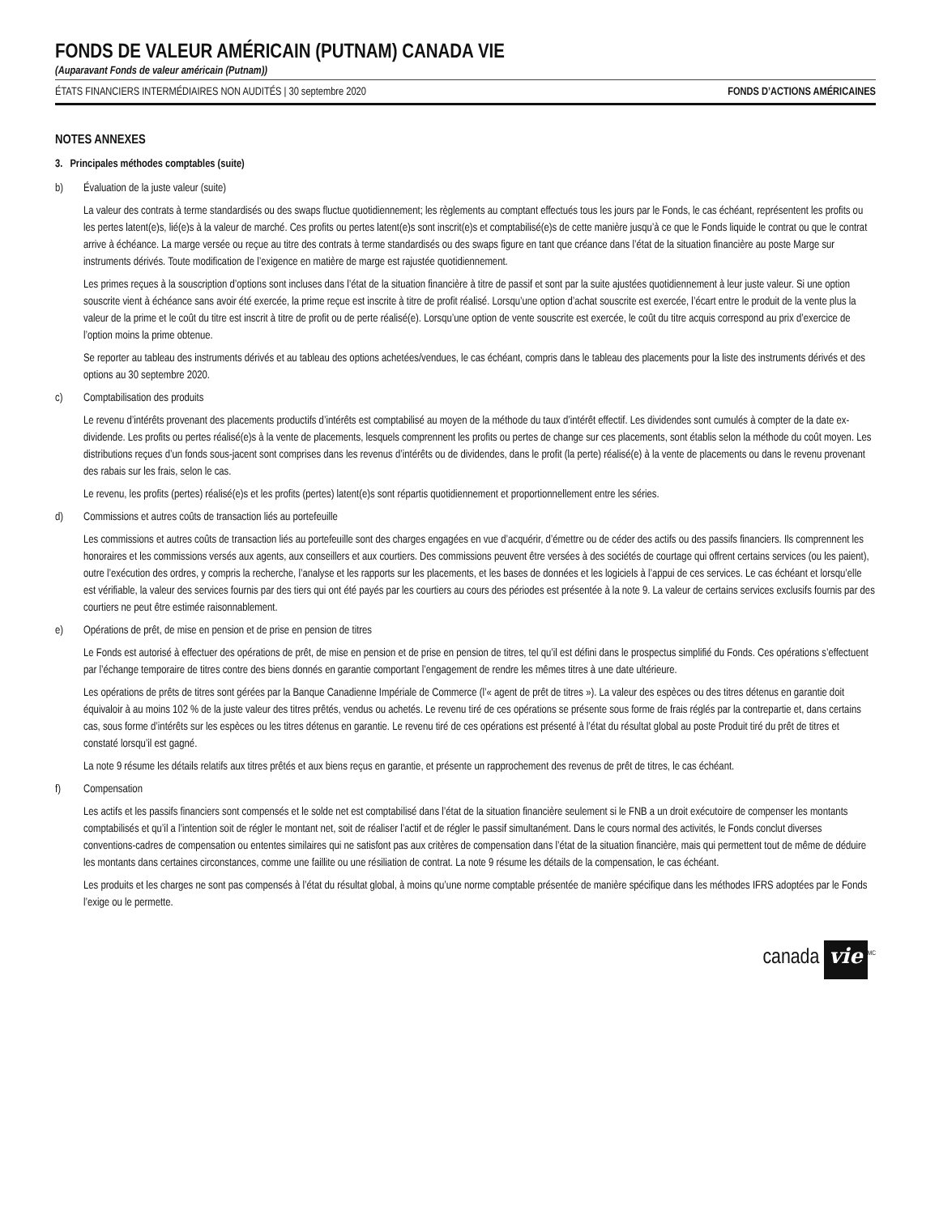FONDS DE VALEUR AMÉRICAIN (PUTNAM) CANADA VIE
(Auparavant Fonds de valeur américain (Putnam))
ÉTATS FINANCIERS INTERMÉDIAIRES NON AUDITÉS | 30 septembre 2020 FONDS D’ACTIONS AMÉRICAINES
NOTES ANNEXES
3. Principales méthodes comptables (suite)
b) Évaluation de la juste valeur (suite)
La valeur des contrats à terme standardisés ou des swaps fluctue quotidiennement; les règlements au comptant effectués tous les jours par le Fonds, le cas échéant, représentent les profits ou les pertes latent(e)s, lié(e)s à la valeur de marché. Ces profits ou pertes latent(e)s sont inscrit(e)s et comptabilisé(e)s de cette manière jusqu’à ce que le Fonds liquide le contrat ou que le contrat arrive à échéance. La marge versée ou reçue au titre des contrats à terme standardisés ou des swaps figure en tant que créance dans l’état de la situation financière au poste Marge sur instruments dérivés. Toute modification de l’exigence en matière de marge est rajustée quotidiennement.
Les primes reçues à la souscription d’options sont incluses dans l’état de la situation financière à titre de passif et sont par la suite ajustées quotidiennement à leur juste valeur. Si une option souscrite vient à échéance sans avoir été exercée, la prime reçue est inscrite à titre de profit réalisé. Lorsqu’une option d’achat souscrite est exercée, l’écart entre le produit de la vente plus la valeur de la prime et le coût du titre est inscrit à titre de profit ou de perte réalisé(e). Lorsqu’une option de vente souscrite est exercée, le coût du titre acquis correspond au prix d’exercice de l’option moins la prime obtenue.
Se reporter au tableau des instruments dérivés et au tableau des options achetées/vendues, le cas échéant, compris dans le tableau des placements pour la liste des instruments dérivés et des options au 30 septembre 2020.
c) Comptabilisation des produits
Le revenu d’intérêts provenant des placements productifs d’intérêts est comptabilisé au moyen de la méthode du taux d’intérêt effectif. Les dividendes sont cumulés à compter de la date ex-dividende. Les profits ou pertes réalisé(e)s à la vente de placements, lesquels comprennent les profits ou pertes de change sur ces placements, sont établis selon la méthode du coût moyen. Les distributions reçues d’un fonds sous-jacent sont comprises dans les revenus d’intérêts ou de dividendes, dans le profit (la perte) réalisé(e) à la vente de placements ou dans le revenu provenant des rabais sur les frais, selon le cas.
Le revenu, les profits (pertes) réalisé(e)s et les profits (pertes) latent(e)s sont répartis quotidiennement et proportionnellement entre les séries.
d) Commissions et autres coûts de transaction liés au portefeuille
Les commissions et autres coûts de transaction liés au portefeuille sont des charges engagées en vue d’acquérir, d’émettre ou de céder des actifs ou des passifs financiers. Ils comprennent les honoraires et les commissions versés aux agents, aux conseillers et aux courtiers. Des commissions peuvent être versées à des sociétés de courtage qui offrent certains services (ou les paient), outre l’exécution des ordres, y compris la recherche, l’analyse et les rapports sur les placements, et les bases de données et les logiciels à l’appui de ces services. Le cas échéant et lorsqu’elle est vérifiable, la valeur des services fournis par des tiers qui ont été payés par les courtiers au cours des périodes est présentée à la note 9. La valeur de certains services exclusifs fournis par des courtiers ne peut être estimée raisonnablement.
e) Opérations de prêt, de mise en pension et de prise en pension de titres
Le Fonds est autorisé à effectuer des opérations de prêt, de mise en pension et de prise en pension de titres, tel qu’il est défini dans le prospectus simplifié du Fonds. Ces opérations s’effectuent par l’échange temporaire de titres contre des biens donnés en garantie comportant l’engagement de rendre les mêmes titres à une date ultérieure.
Les opérations de prêts de titres sont gérées par la Banque Canadienne Impériale de Commerce (l’« agent de prêt de titres »). La valeur des espèces ou des titres détenus en garantie doit équivaloir à au moins 102 % de la juste valeur des titres prêtés, vendus ou achetés. Le revenu tiré de ces opérations se présente sous forme de frais réglés par la contrepartie et, dans certains cas, sous forme d’intérêts sur les espèces ou les titres détenus en garantie. Le revenu tiré de ces opérations est présenté à l’état du résultat global au poste Produit tiré du prêt de titres et constaté lorsqu’il est gagné.
La note 9 résume les détails relatifs aux titres prêtés et aux biens reçus en garantie, et présente un rapprochement des revenus de prêt de titres, le cas échéant.
f) Compensation
Les actifs et les passifs financiers sont compensés et le solde net est comptabilisé dans l’état de la situation financière seulement si le FNB a un droit exécutoire de compenser les montants comptabilisés et qu’il a l’intention soit de régler le montant net, soit de réaliser l’actif et de régler le passif simultanément. Dans le cours normal des activités, le Fonds conclut diverses conventions-cadres de compensation ou ententes similaires qui ne satisfont pas aux critères de compensation dans l’état de la situation financière, mais qui permettent tout de même de déduire les montants dans certaines circonstances, comme une faillite ou une résiliation de contrat. La note 9 résume les détails de la compensation, le cas échéant.
Les produits et les charges ne sont pas compensés à l’état du résultat global, à moins qu’une norme comptable présentée de manière spécifique dans les méthodes IFRS adoptées par le Fonds l’exige ou le permette.
canada vie<sup>MC</sup>